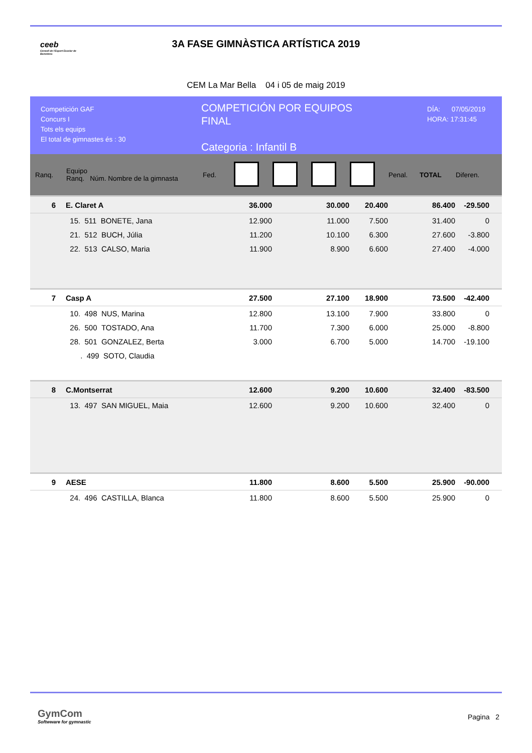ceeb
Consell de l'Esport Escolar de Barcelona
3A FASE GIMNÀSTICA ARTÍSTICA 2019
CEM La Mar Bella 04 i 05 de maig 2019
Competición GAF
Concurs I
Tots els equips
El total de gimnastes és : 30
COMPETICIÓN POR EQUIPOS
FINAL
Categoria : Infantil B
DÍA: 07/05/2019
HORA: 17:31:45
| Ranq. | Equipo Ranq. Núm. Nombre de la gimnasta | Fed. | | | | | Penal. | TOTAL | Diferen. |
| --- | --- | --- | --- | --- | --- | --- | --- | --- | --- |
| 6 | E. Claret A | | 36.000 | | 30.000 | 20.400 | | 86.400 | -29.500 |
| | 15. 511 BONETE, Jana | | 12.900 | | 11.000 | 7.500 | | 31.400 | 0 |
| | 21. 512 BUCH, Júlia | | 11.200 | | 10.100 | 6.300 | | 27.600 | -3.800 |
| | 22. 513 CALSO, Maria | | 11.900 | | 8.900 | 6.600 | | 27.400 | -4.000 |
| 7 | Casp A | | 27.500 | | 27.100 | 18.900 | | 73.500 | -42.400 |
| | 10. 498 NUS, Marina | | 12.800 | | 13.100 | 7.900 | | 33.800 | 0 |
| | 26. 500 TOSTADO, Ana | | 11.700 | | 7.300 | 6.000 | | 25.000 | -8.800 |
| | 28. 501 GONZALEZ, Berta | | 3.000 | | 6.700 | 5.000 | | 14.700 | -19.100 |
| | . 499 SOTO, Claudia | | | | | | | | |
| 8 | C.Montserrat | | 12.600 | | 9.200 | 10.600 | | 32.400 | -83.500 |
| | 13. 497 SAN MIGUEL, Maia | | 12.600 | | 9.200 | 10.600 | | 32.400 | 0 |
| 9 | AESE | | 11.800 | | 8.600 | 5.500 | | 25.900 | -90.000 |
| | 24. 496 CASTILLA, Blanca | | 11.800 | | 8.600 | 5.500 | | 25.900 | 0 |
GymCom
Softwware for gymnastic
Pagina 2